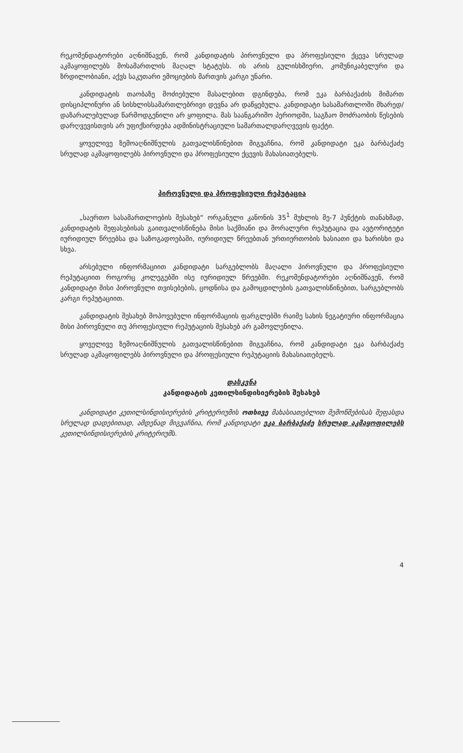რეკომენდატორები აღნიშნავენ, რომ კანდიდატის პიროვნული და პროფესიული ქცევა სრულად აკმაყოფილებს მოსამართლის მაღალ სტატუსს. ის არის გულისხმიერი, კომუნიკაბელური და ზრდილობიანი, აქვს საკუთარი ემოციების მართვის კარგი უნარი.
კანდიდატის თაობაზე მოძიებული მასალებით დგინდება, რომ ეკა ბარბაქაძის მიმართ დისციპლინური ან სისხლისსამართლებრივი დევნა არ დაწყებულა. კანდიდატი სასამართლოში მხარედ/დაზარალებულად წარმოდგენილი არ ყოფილა. მას საანგარიშო პერიოდში, საგზაო მოძრაობის წესების დარღვევისთვის არ უფიქსირდება ადმინისტრაციული სამართალდარღვევის ფაქტი.
ყოველივე ზემოაღნიშნულის გათვალისწინებით მიგვაჩნია, რომ კანდიდატი ეკა ბარბაქაძე სრულად აკმაყოფილებს პიროვნული და პროფესიული ქცევის მახასიათებელს.
პიროვნული და პროფესიული რეპუტაცია
„საერთო სასამართლოების შესახებ“ ორგანული კანონის 35<sup>1</sup> მუხლის მე-7 პუნქტის თანახმად, კანდიდატის შეფასებისას გაითვალისწინება მისი საქმიანი და მორალური რეპუტაცია და ავტორიტეტი იურიდიულ წრეებსა და საზოგადოებაში, იურიდიულ წრეებთან ურთიერთობის ხასიათი და ხარისხი და სხვა.
არსებული ინფორმაციით კანდიდატი სარგებლობს მაღალი პიროვნული და პროფესიული რეპუტაციით როგორც კოლეგებში ისე იურიდიულ წრეებში. რეკომენდატორები აღნიშნავენ, რომ კანდიდატი მისი პიროვნული თვისებების, ცოდნისა და გამოცდილების გათვალისწინებით, სარგებლობს კარგი რეპუტაციით.
კანდიდატის შესახებ მოპოვებული ინფორმაციის ფარგლებში რაიმე სახის ნეგატიური ინფორმაცია მისი პიროვნული თუ პროფესიული რეპუტაციის შესახებ არ გამოვლენილა.
ყოველივე ზემოაღნიშნულის გათვალისწინებით მიგვაჩნია, რომ კანდიდატი ეკა ბარბაქაძე სრულად აკმაყოფილებს პიროვნული და პროფესიული რეპუტაციის მახასიათებელს.
დასკვნა
კანდიდატის კეთილსინდისიერების შესახებ
კანდიდატი კეთილსინდისიერების კრიტერიუმის ოთხივე მახასიათებლით შემოწმებისას შეფასდა სრულად დადებითად, ამდენად მიგვაჩნია, რომ კანდიდატი ეკა ბარბაქაძე სრულად აკმაყოფილებს კეთილსინდისიერების კრიტერიუმს.
4